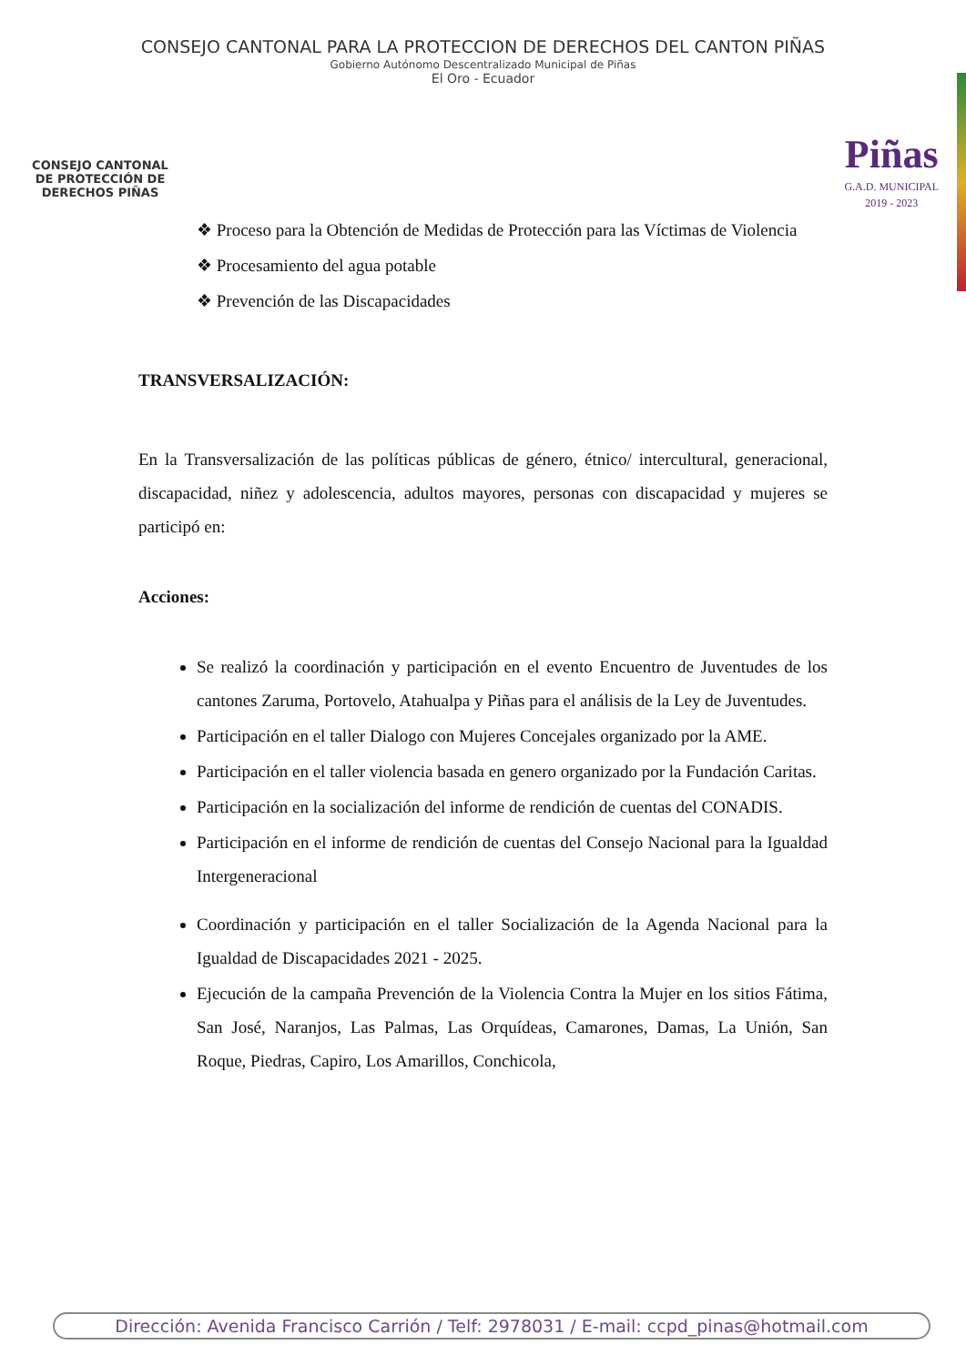CONSEJO CANTONAL PARA LA PROTECCION DE DERECHOS DEL CANTON PIÑAS
Gobierno Autónomo Descentralizado Municipal de Piñas
El Oro - Ecuador
CONSEJO CANTONAL DE PROTECCIÓN DE DERECHOS PIÑAS
Piñas
G.A.D. MUNICIPAL
2019 - 2023
❖ Proceso para la Obtención de Medidas de Protección para las Víctimas de Violencia
❖ Procesamiento del agua potable
❖ Prevención de las Discapacidades
TRANSVERSALIZACIÓN:
En la Transversalización de las políticas públicas de género, étnico/ intercultural, generacional, discapacidad, niñez y adolescencia, adultos mayores, personas con discapacidad y mujeres se participó en:
Acciones:
Se realizó la coordinación y participación en el evento Encuentro de Juventudes de los cantones Zaruma, Portovelo, Atahualpa y Piñas para el análisis de la Ley de Juventudes.
Participación en el taller Dialogo con Mujeres Concejales organizado por la AME.
Participación en el taller violencia basada en genero organizado por la Fundación Caritas.
Participación en la socialización del informe de rendición de cuentas del CONADIS.
Participación en el informe de rendición de cuentas del Consejo Nacional para la Igualdad Intergeneracional
Coordinación y participación en el taller Socialización de la Agenda Nacional para la Igualdad de Discapacidades 2021 - 2025.
Ejecución de la campaña Prevención de la Violencia Contra la Mujer en los sitios Fátima, San José, Naranjos, Las Palmas, Las Orquídeas, Camarones, Damas, La Unión, San Roque, Piedras, Capiro, Los Amarillos, Conchicola,
Dirección: Avenida Francisco Carrión / Telf: 2978031 / E-mail: ccpd_pinas@hotmail.com